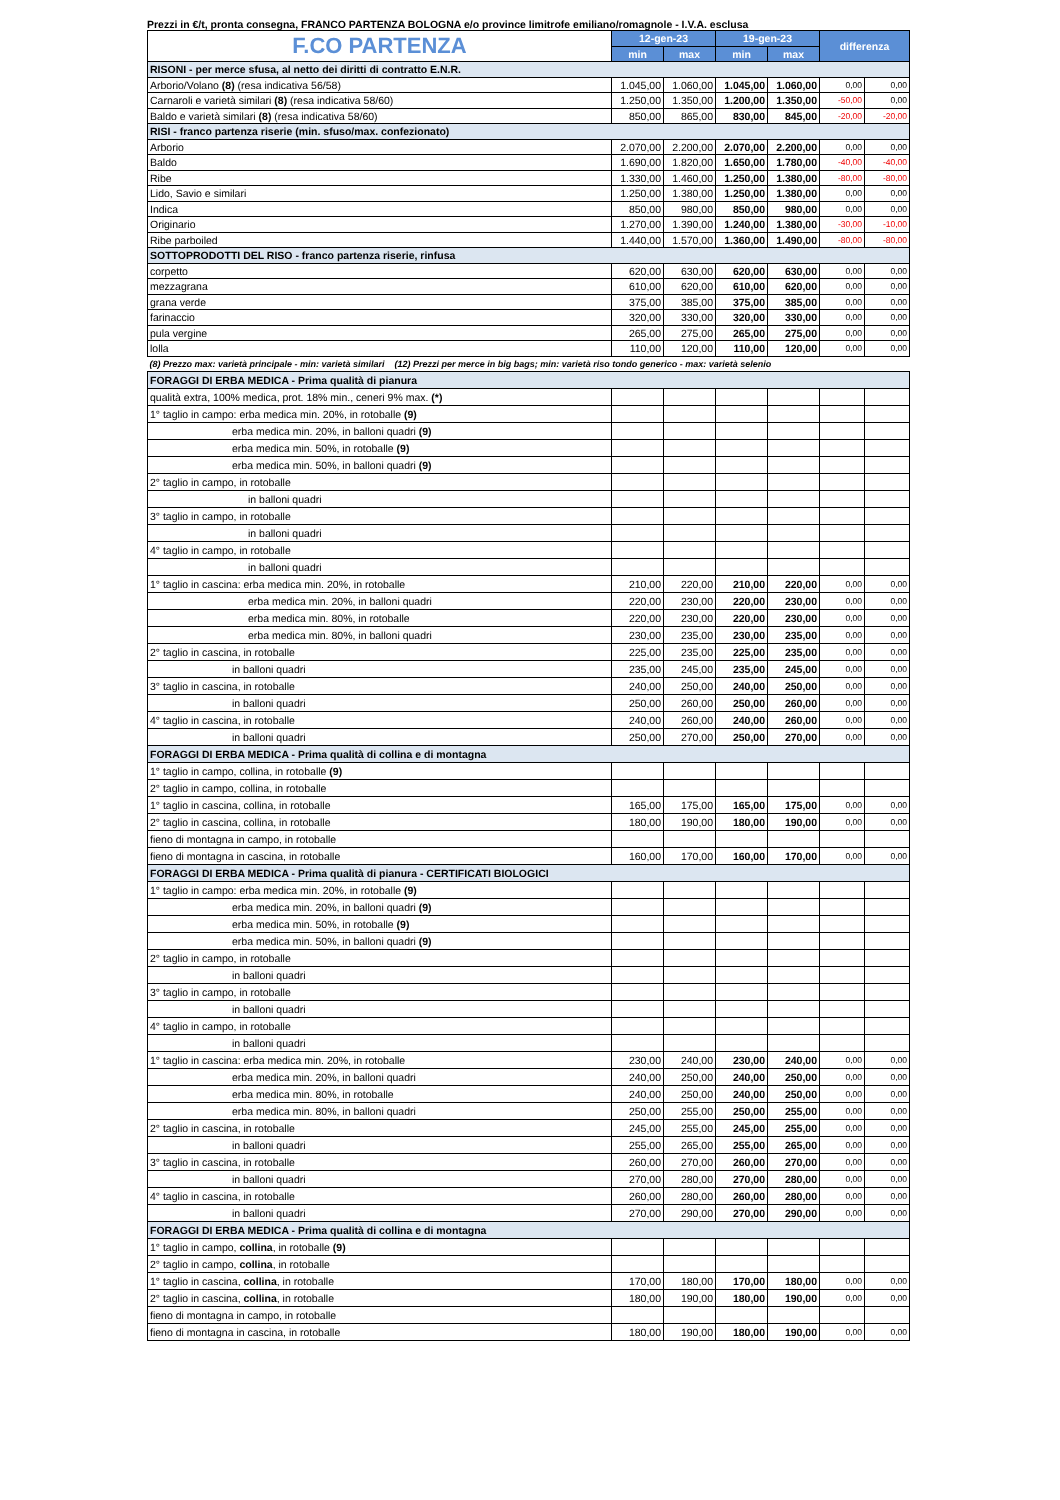Prezzi in €/t, pronta consegna, FRANCO PARTENZA BOLOGNA e/o province limitrofe emiliano/romagnole - I.V.A. esclusa
| F.CO PARTENZA | 12-gen-23 | | 19-gen-23 | | differenza | |
| | min | max | min | max | | |
| RISONI - per merce sfusa, al netto dei diritti di contratto E.N.R. | | | | | | |
| Arborio/Volano (8) (resa indicativa 56/58) | 1.045,00 | 1.060,00 | 1.045,00 | 1.060,00 | 0,00 | 0,00 |
| Carnaroli e varietà similari (8) (resa indicativa 58/60) | 1.250,00 | 1.350,00 | 1.200,00 | 1.350,00 | -50,00 | 0,00 |
| Baldo e varietà similari (8) (resa indicativa 58/60) | 850,00 | 865,00 | 830,00 | 845,00 | -20,00 | -20,00 |
| RISI - franco partenza riserie (min. sfuso/max. confezionato) | | | | | | |
| Arborio | 2.070,00 | 2.200,00 | 2.070,00 | 2.200,00 | 0,00 | 0,00 |
| Baldo | 1.690,00 | 1.820,00 | 1.650,00 | 1.780,00 | -40,00 | -40,00 |
| Ribe | 1.330,00 | 1.460,00 | 1.250,00 | 1.380,00 | -80,00 | -80,00 |
| Lido, Savio e similari | 1.250,00 | 1.380,00 | 1.250,00 | 1.380,00 | 0,00 | 0,00 |
| Indica | 850,00 | 980,00 | 850,00 | 980,00 | 0,00 | 0,00 |
| Originario | 1.270,00 | 1.390,00 | 1.240,00 | 1.380,00 | -30,00 | -10,00 |
| Ribe parboiled | 1.440,00 | 1.570,00 | 1.360,00 | 1.490,00 | -80,00 | -80,00 |
| SOTTOPRODOTTI DEL RISO - franco partenza riserie, rinfusa | | | | | | |
| corpetto | 620,00 | 630,00 | 620,00 | 630,00 | 0,00 | 0,00 |
| mezzagrana | 610,00 | 620,00 | 610,00 | 620,00 | 0,00 | 0,00 |
| grana verde | 375,00 | 385,00 | 375,00 | 385,00 | 0,00 | 0,00 |
| farinaccio | 320,00 | 330,00 | 320,00 | 330,00 | 0,00 | 0,00 |
| pula vergine | 265,00 | 275,00 | 265,00 | 275,00 | 0,00 | 0,00 |
| lolla | 110,00 | 120,00 | 110,00 | 120,00 | 0,00 | 0,00 |
| (8) Prezzo max: varietà principale - min: varietà similari (12) Prezzi per merce in big bags; min: varietà riso tondo generico - max: varietà selenio | | | | | | |
| FORAGGI DI ERBA MEDICA - Prima qualità di pianura | | | | | | |
| qualità extra, 100% medica, prot. 18% min., ceneri 9% max. (*) | | | | | | |
| 1° taglio in campo: erba medica min. 20%, in rotoballe (9) | | | | | | |
| erba medica min. 20%, in balloni quadri (9) | | | | | | |
| erba medica min. 50%, in rotoballe (9) | | | | | | |
| erba medica min. 50%, in balloni quadri (9) | | | | | | |
| 2° taglio in campo, in rotoballe | | | | | | |
| in balloni quadri | | | | | | |
| 3° taglio in campo, in rotoballe | | | | | | |
| in balloni quadri | | | | | | |
| 4° taglio in campo, in rotoballe | | | | | | |
| in balloni quadri | | | | | | |
| 1° taglio in cascina: erba medica min. 20%, in rotoballe | 210,00 | 220,00 | 210,00 | 220,00 | 0,00 | 0,00 |
| erba medica min. 20%, in balloni quadri | 220,00 | 230,00 | 220,00 | 230,00 | 0,00 | 0,00 |
| erba medica min. 80%, in rotoballe | 220,00 | 230,00 | 220,00 | 230,00 | 0,00 | 0,00 |
| erba medica min. 80%, in balloni quadri | 230,00 | 235,00 | 230,00 | 235,00 | 0,00 | 0,00 |
| 2° taglio in cascina, in rotoballe | 225,00 | 235,00 | 225,00 | 235,00 | 0,00 | 0,00 |
| in balloni quadri | 235,00 | 245,00 | 235,00 | 245,00 | 0,00 | 0,00 |
| 3° taglio in cascina, in rotoballe | 240,00 | 250,00 | 240,00 | 250,00 | 0,00 | 0,00 |
| in balloni quadri | 250,00 | 260,00 | 250,00 | 260,00 | 0,00 | 0,00 |
| 4° taglio in cascina, in rotoballe | 240,00 | 260,00 | 240,00 | 260,00 | 0,00 | 0,00 |
| in balloni quadri | 250,00 | 270,00 | 250,00 | 270,00 | 0,00 | 0,00 |
| FORAGGI DI ERBA MEDICA - Prima qualità di collina e di montagna | | | | | | |
| 1° taglio in campo, collina, in rotoballe (9) | | | | | | |
| 2° taglio in campo, collina, in rotoballe | | | | | | |
| 1° taglio in cascina, collina, in rotoballe | 165,00 | 175,00 | 165,00 | 175,00 | 0,00 | 0,00 |
| 2° taglio in cascina, collina, in rotoballe | 180,00 | 190,00 | 180,00 | 190,00 | 0,00 | 0,00 |
| fieno di montagna in campo, in rotoballe | | | | | | |
| fieno di montagna in cascina, in rotoballe | 160,00 | 170,00 | 160,00 | 170,00 | 0,00 | 0,00 |
| FORAGGI DI ERBA MEDICA - Prima qualità di pianura - CERTIFICATI BIOLOGICI | | | | | | |
| 1° taglio in campo: erba medica min. 20%, in rotoballe (9) | | | | | | |
| erba medica min. 20%, in balloni quadri (9) | | | | | | |
| erba medica min. 50%, in rotoballe (9) | | | | | | |
| erba medica min. 50%, in balloni quadri (9) | | | | | | |
| 2° taglio in campo, in rotoballe | | | | | | |
| in balloni quadri | | | | | | |
| 3° taglio in campo, in rotoballe | | | | | | |
| in balloni quadri | | | | | | |
| 4° taglio in campo, in rotoballe | | | | | | |
| in balloni quadri | | | | | | |
| 1° taglio in cascina: erba medica min. 20%, in rotoballe | 230,00 | 240,00 | 230,00 | 240,00 | 0,00 | 0,00 |
| erba medica min. 20%, in balloni quadri | 240,00 | 250,00 | 240,00 | 250,00 | 0,00 | 0,00 |
| erba medica min. 80%, in rotoballe | 240,00 | 250,00 | 240,00 | 250,00 | 0,00 | 0,00 |
| erba medica min. 80%, in balloni quadri | 250,00 | 255,00 | 250,00 | 255,00 | 0,00 | 0,00 |
| 2° taglio in cascina, in rotoballe | 245,00 | 255,00 | 245,00 | 255,00 | 0,00 | 0,00 |
| in balloni quadri | 255,00 | 265,00 | 255,00 | 265,00 | 0,00 | 0,00 |
| 3° taglio in cascina, in rotoballe | 260,00 | 270,00 | 260,00 | 270,00 | 0,00 | 0,00 |
| in balloni quadri | 270,00 | 280,00 | 270,00 | 280,00 | 0,00 | 0,00 |
| 4° taglio in cascina, in rotoballe | 260,00 | 280,00 | 260,00 | 280,00 | 0,00 | 0,00 |
| in balloni quadri | 270,00 | 290,00 | 270,00 | 290,00 | 0,00 | 0,00 |
| FORAGGI DI ERBA MEDICA - Prima qualità di collina e di montagna | | | | | | |
| 1° taglio in campo, collina , in rotoballe (9) | | | | | | |
| 2° taglio in campo, collina , in rotoballe | | | | | | |
| 1° taglio in cascina, collina , in rotoballe | 170,00 | 180,00 | 170,00 | 180,00 | 0,00 | 0,00 |
| 2° taglio in cascina, collina , in rotoballe | 180,00 | 190,00 | 180,00 | 190,00 | 0,00 | 0,00 |
| fieno di montagna in campo, in rotoballe | | | | | | |
| fieno di montagna in cascina, in rotoballe | 180,00 | 190,00 | 180,00 | 190,00 | 0,00 | 0,00 |